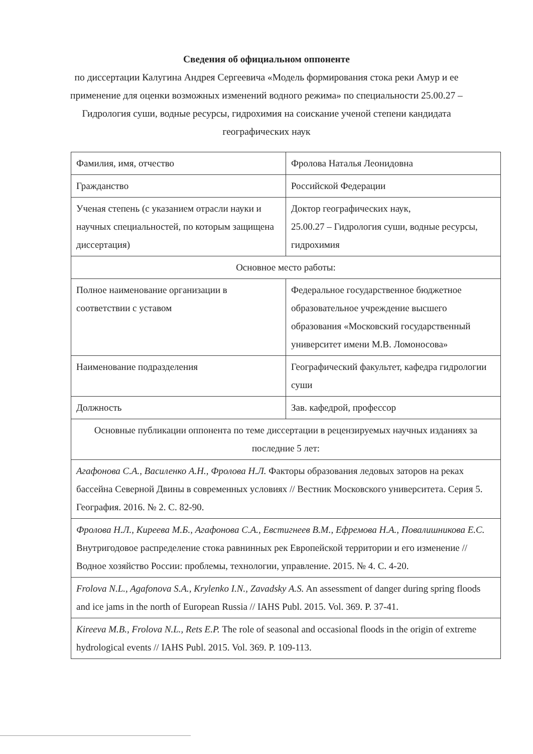Сведения об официальном оппоненте
по диссертации Калугина Андрея Сергеевича «Модель формирования стока реки Амур и ее применение для оценки возможных изменений водного режима» по специальности 25.00.27 – Гидрология суши, водные ресурсы, гидрохимия на соискание ученой степени кандидата географических наук
| Фамилия, имя, отчество | Фролова Наталья Леонидовна |
| Гражданство | Российской Федерации |
| Ученая степень (с указанием отрасли науки и научных специальностей, по которым защищена диссертация) | Доктор географических наук, 25.00.27 – Гидрология суши, водные ресурсы, гидрохимия |
| Основное место работы: | |
| Полное наименование организации в соответствии с уставом | Федеральное государственное бюджетное образовательное учреждение высшего образования «Московский государственный университет имени М.В. Ломоносова» |
| Наименование подразделения | Географический факультет, кафедра гидрологии суши |
| Должность | Зав. кафедрой, профессор |
| Основные публикации оппонента по теме диссертации в рецензируемых научных изданиях за последние 5 лет: | |
| Агафонова С.А., Василенко А.Н., Фролова Н.Л. Факторы образования ледовых заторов на реках бассейна Северной Двины в современных условиях // Вестник Московского университета. Серия 5. География. 2016. № 2. С. 82-90. | |
| Фролова Н.Л., Киреева М.Б., Агафонова С.А., Евстигнеев В.М., Ефремова Н.А., Повалишникова Е.С. Внутригодовое распределение стока равнинных рек Европейской территории и его изменение // Водное хозяйство России: проблемы, технологии, управление. 2015. № 4. С. 4-20. | |
| Frolova N.L., Agafonova S.A., Krylenko I.N., Zavadsky A.S. An assessment of danger during spring floods and ice jams in the north of European Russia // IAHS Publ. 2015. Vol. 369. P. 37-41. | |
| Kireeva M.B., Frolova N.L., Rets E.P. The role of seasonal and occasional floods in the origin of extreme hydrological events // IAHS Publ. 2015. Vol. 369. P. 109-113. | |